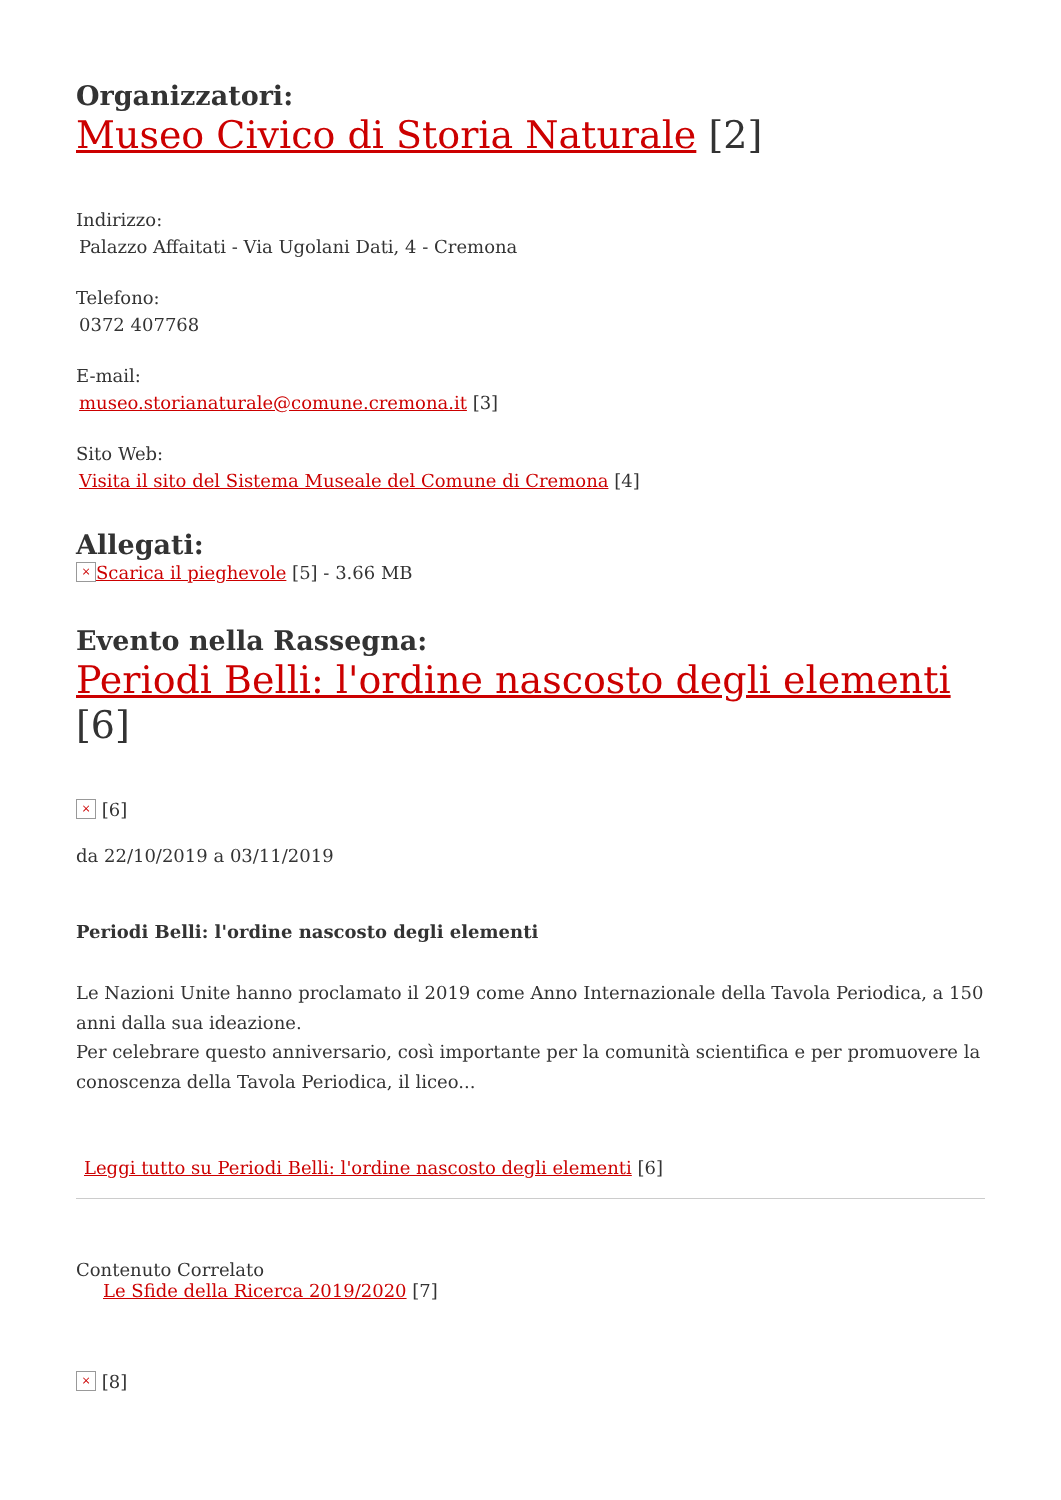Organizzatori:
Museo Civico di Storia Naturale [2]
Indirizzo:
Palazzo Affaitati - Via Ugolani Dati, 4 - Cremona
Telefono:
0372 407768
E-mail:
museo.storianaturale@comune.cremona.it [3]
Sito Web:
Visita il sito del Sistema Museale del Comune di Cremona [4]
Allegati:
× Scarica il pieghevole [5] - 3.66 MB
Evento nella Rassegna:
Periodi Belli: l'ordine nascosto degli elementi [6]
× [6]
da 22/10/2019 a 03/11/2019
Periodi Belli: l'ordine nascosto degli elementi
Le Nazioni Unite hanno proclamato il 2019 come Anno Internazionale della Tavola Periodica, a 150 anni dalla sua ideazione.
Per celebrare questo anniversario, così importante per la comunità scientifica e per promuovere la conoscenza della Tavola Periodica, il liceo...
Leggi tutto su Periodi Belli: l'ordine nascosto degli elementi [6]
Contenuto Correlato
Le Sfide della Ricerca 2019/2020 [7]
× [8]